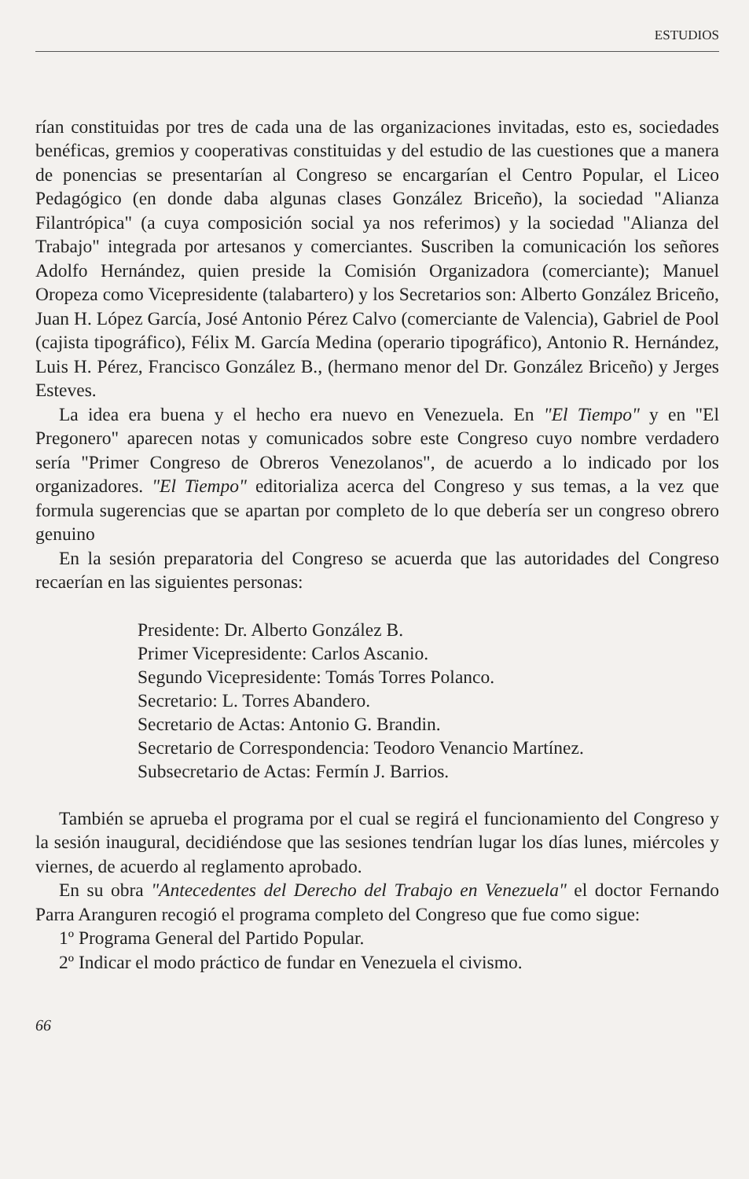ESTUDIOS
rían constituidas por tres de cada una de las organizaciones invitadas, esto es, sociedades benéficas, gremios y cooperativas constituidas y del estudio de las cuestiones que a manera de ponencias se presentarían al Congreso se encargarían el Centro Popular, el Liceo Pedagógico (en donde daba algunas clases González Briceño), la sociedad "Alianza Filantrópica" (a cuya composición social ya nos referimos) y la sociedad "Alianza del Trabajo" integrada por artesanos y comerciantes. Suscriben la comunicación los señores Adolfo Hernández, quien preside la Comisión Organizadora (comerciante); Manuel Oropeza como Vicepresidente (talabartero) y los Secretarios son: Alberto González Briceño, Juan H. López García, José Antonio Pérez Calvo (comerciante de Valencia), Gabriel de Pool (cajista tipográfico), Félix M. García Medina (operario tipográfico), Antonio R. Hernández, Luis H. Pérez, Francisco González B., (hermano menor del Dr. González Briceño) y Jerges Esteves.
La idea era buena y el hecho era nuevo en Venezuela. En "El Tiempo" y en "El Pregonero" aparecen notas y comunicados sobre este Congreso cuyo nombre verdadero sería "Primer Congreso de Obreros Venezolanos", de acuerdo a lo indicado por los organizadores. "El Tiempo" editorializa acerca del Congreso y sus temas, a la vez que formula sugerencias que se apartan por completo de lo que debería ser un congreso obrero genuino
En la sesión preparatoria del Congreso se acuerda que las autoridades del Congreso recaerían en las siguientes personas:
Presidente: Dr. Alberto González B.
Primer Vicepresidente: Carlos Ascanio.
Segundo Vicepresidente: Tomás Torres Polanco.
Secretario: L. Torres Abandero.
Secretario de Actas: Antonio G. Brandin.
Secretario de Correspondencia: Teodoro Venancio Martínez.
Subsecretario de Actas: Fermín J. Barrios.
También se aprueba el programa por el cual se regirá el funcionamiento del Congreso y la sesión inaugural, decidiéndose que las sesiones tendrían lugar los días lunes, miércoles y viernes, de acuerdo al reglamento aprobado.
En su obra "Antecedentes del Derecho del Trabajo en Venezuela" el doctor Fernando Parra Aranguren recogió el programa completo del Congreso que fue como sigue:
1º Programa General del Partido Popular.
2º Indicar el modo práctico de fundar en Venezuela el civismo.
66